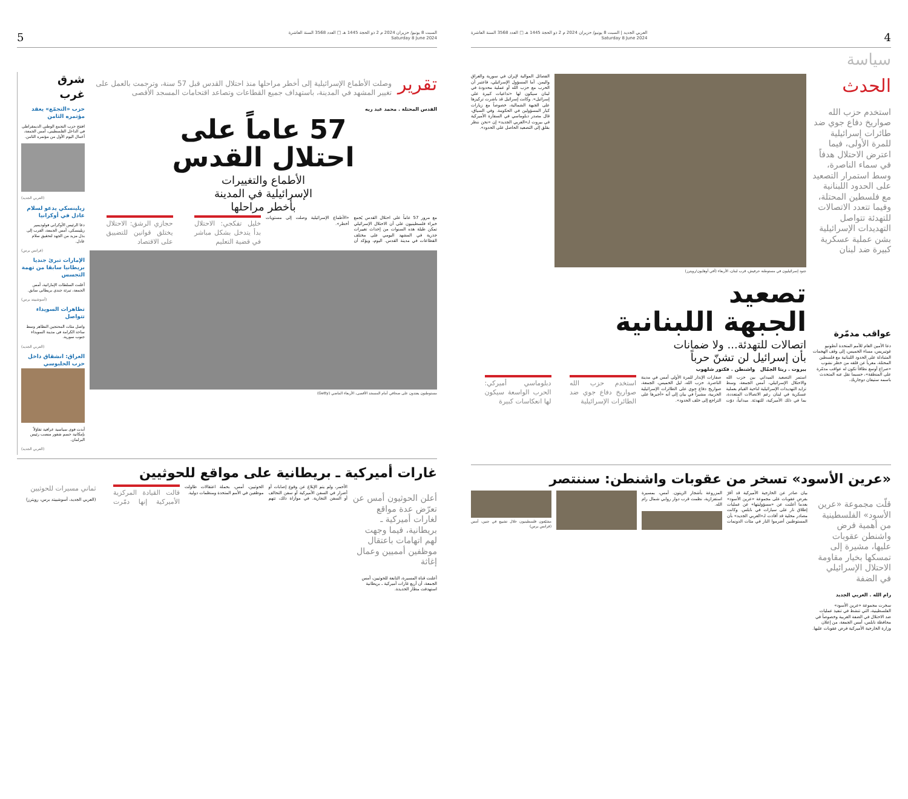4 العربي الجديد | السبت 8 يونيو/ حزيران 2024 م 2 ذو الحجة 1445 هـ □ العدد 3568 السنة العاشرة
Saturday 8 June 2024
سياسة
الحدث
استخدم حزب الله صواريخ دفاع جوي ضد طائرات إسرائيلية للمرة الأولى، فيما اعترض الاحتلال هدفاً في سماء الناصرة، وسط استمرار التصعيد على الحدود اللبنانية مع فلسطين المحتلة، وفيما تتعدد الاتصالات للتهدئة تتواصل التهديدات الإسرائيلية بشن عملية عسكرية كبيرة ضد لبنان
عواقب مدمّرة
دعا الأمين العام للأمم المتحدة أنطونيو غوتيريس، مساء الخميس، إلى وقف الهجمات المتبادلة على الحدود اللبنانية مع فلسطين المحتلة، معرباً عن قلقه من خطر نشوب «صراع أوسع نطاقاً تكون له عواقب مدمّرة على المنطقة»، حسبما نقل عنه المتحدث باسمه ستيفان دوجاريك.
جنود إسرائيليون في مستوطنة حرفيش، قرب لبنان، الأربعاء (أفي أوهايون/رويترز)
الفصائل الموالية لإيران في سورية والعراق واليمن. أما المسؤول الإسرائيلي، فاعتبر أن الحرب مع حزب الله أو عملية محدودة في لبنان سيكون لها «تداعيات كبيرة على إسرائيل». وكانت إسرائيل قد باشرت تركيزها على الجبهة الشمالية، خصوصاً مع زيارات كبار المسؤولين في الحكومة. وفي السياق، قال مصدر دبلوماسي في السفارة الأميركية في بيروت لـ«العربي الجديد» إن «نحن ننظر بقلق إلى التصعيد الحاصل على الحدود».
تصعيد
الجبهة اللبنانية
اتصالات للتهدئة... ولا ضمانات
بأن إسرائيل لن تشنّ حرباً
بيروت . ريتا الجمّال واشنطن . فكتور شلهوب
استمر التصعيد الميداني بين حزب الله والاحتلال الإسرائيلي، أمس الجمعة، وسط تزايد التهديدات الإسرائيلية لناحية القيام بعملية عسكرية في لبنان رغم الاتصالات المتعددة، بما في ذلك الأميركية، للتهدئة. ميدانياً، دوّت صفارات الإنذار للمرة الأولى أمس في مدينة الناصرة. حزب الله، ليل الخميس، الجمعة، صواريخ دفاع جوي على الطائرات الإسرائيلية الحربية، مشيراً في بيان إلى أنه «أجبرها على التراجع إلى خلف الحدود».
استخدم حزب الله صواريخ دفاع جوي ضد الطائرات الإسرائيلية
دبلوماسي أميركي: الحرب الواسعة سيكون لها انعكاسات كبيرة
«عرين الأسود» تسخر من عقوبات واشنطن: سننتصر
قلّت مجموعة «عرين الأسود» الفلسطينية من أهمية فرض واشنطن عقوبات عليها، مشيرة إلى تمسكها بخيار مقاومة الاحتلال الإسرائيلي في الضفة
رام الله . العربي الجديد
سخرت مجموعة «عرين الأسود» الفلسطينية، التي تنشط في تنفيذ عمليات ضد الاحتلال في الضفة الغربية وخصوصاً في محافظة نابلس، أمس الجمعة، من إعلان وزارة الخارجية الأميركية فرض عقوبات عليها.
بيان صادر عن الخارجية الأميركية قد أقرّ بفرض عقوبات على مجموعة «عرين الأسود» بعدما أعلنت عن «مسؤوليتها» عن عمليات إطلاق نار على سيارات في نابلس. وكانت مصادر محلية قد أفادت لـ«العربي الجديد» بأن المستوطنين أضرموا النار في مئات الدونمات المزروعة بأشجار الزيتون. أمس، بمسيرة استفزازية، نظمت قرب دوار روابي شمال رام الله.
مشيّعون فلسطينيون خلال تشييع في جنين، أمس (فرانس برس)
السبت 8 يونيو/ حزيران 2024 م 2 ذو الحجة 1445 هـ □ العدد 3568 السنة العاشرة
Saturday 8 June 2024 5
تقرير
وصلت الأطماع الإسرائيلية إلى أخطر مراحلها منذ احتلال القدس قبل 57 سنة، وترجمت بالعمل على تغيير المشهد في المدينة، باستهداف جميع القطاعات وتصاعد اقتحامات المسجد الأقصى
القدس المحتلة . محمد عبد ربه
57 عاماً على
احتلال القدس
الأطماع والتغييرات
الإسرائيلية في المدينة
بأخطر مراحلها
مع مرور 57 عاماً على احتلال القدس يُجمع خبراء فلسطينيون على أن الاحتلال الإسرائيلي تمكن طيلة هذه السنوات من إحداث تغييرات جذرية في المشهد اليومي على مختلف القطاعات في مدينة القدس. اليوم، ويؤكد أن «الأطماع الإسرائيلية وصلت إلى مستويات أخطر».
خليل تفكجي: الاحتلال بدأ يتدخل بشكل مباشر في قضية التعليم
حجازي الرشق: الاحتلال يختلق قوانين للتضييق على الاقتصاد
مستوطنون يعتدون على صحافي أمام المسجد الأقصى، الأربعاء الماضي (Getty)
شرق
غرب
حزب «التجمّع» يعقد مؤتمره الثامن
افتتح حزب التجمع الوطني الديمقراطي في الداخل الفلسطيني، أمس الجمعة، أعمال اليوم الأول من مؤتمره الثامن.
(العربي الجديد)
زيلينسكي يدعو لسلام عادل في أوكرانيا
دعا الرئيس الأوكراني فولوديمير زيلينسكي، أمس الجمعة، الغرب إلى بذل مزيد من الجهد لتحقيق سلام عادل.
(فرانس برس)
الإمارات تبرئ جنديا بريطانيا سابقا من تهمة التجسس
أعلنت السلطات الإماراتية، أمس الجمعة، تبرئة جندي بريطاني سابق.
(أسوشييتد برس)
تظاهرات السويداء تتواصل
واصل مئات المحتجين التظاهر وسط ساحة الكرامة في مدينة السويداء جنوب سورية.
(العربي الجديد)
العراق: انشقاق داخل حزب الحلبوسي
أبدت قوى سياسية عراقية تفاؤلاً بإمكانية حسم شغور منصب رئيس البرلمان.
(العربي الجديد)
غارات أميركية ـ بريطانية على مواقع للحوثيين
أعلن الحوثيون أمس عن تعرّض عدة مواقع لغارات أميركية ـ بريطانية، فيما وجهت لهم اتهامات باعتقال موظفين أمميين وعمال إغاثة
أعلنت قناة المسيرة، التابعة للحوثيين، أمس الجمعة، أن أربع غارات أميركية ـ بريطانية استهدفت مطار الحديدة.
الأحمر، ولم يتم الإبلاغ عن وقوع إصابات أو أضرار في السفن الأميركية أو سفن التحالف أو السفن التجارية. في موازاة ذلك، تتهم الحوثيين، أمس، بحملة اعتقالات طاولت موظفين في الأمم المتحدة ومنظمات دولية.
قالت القيادة المركزية الأميركية إنها دمّرت ثماني مسيرات للحوثيين
(العربي الجديد، أسوشييتد برس، رويترز)